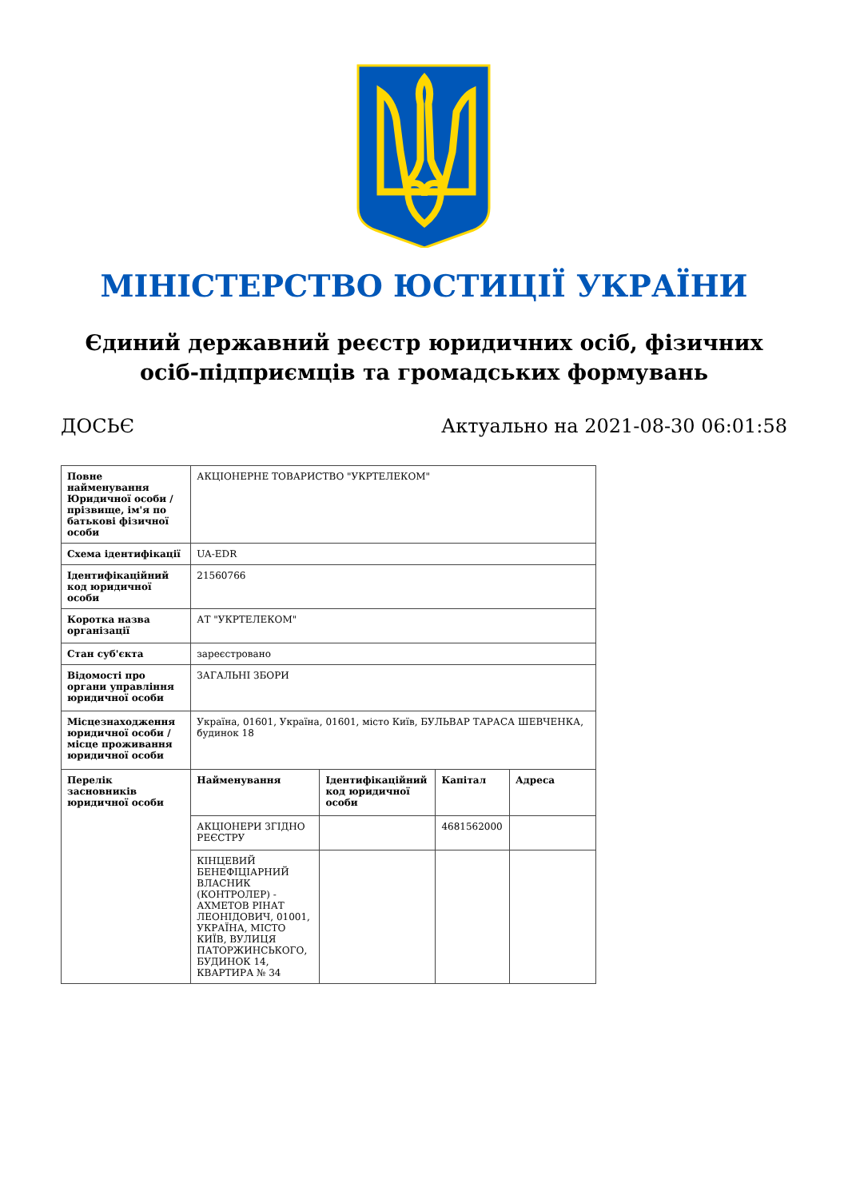МІНІСТЕРСТВО ЮСТИЦІЇ УКРАЇНИ
Єдиний державний реєстр юридичних осіб, фізичних осіб-підприємців та громадських формувань
ДОСЬЄ Актуально на 2021-08-30 06:01:58
| Повне найменування Юридичної особи / прізвище, ім'я по батькові фізичної особи | АКЦІОНЕРНЕ ТОВАРИСТВО "УКРТЕЛЕКОМ" | | | |
| Схема ідентифікації | UA-EDR | | | |
| Ідентифікаційний код юридичної особи | 21560766 | | | |
| Коротка назва організації | АТ "УКРТЕЛЕКОМ" | | | |
| Стан суб'єкта | зареєстровано | | | |
| Відомості про органи управління юридичної особи | ЗАГАЛЬНІ ЗБОРИ | | | |
| Місцезнаходження юридичної особи / місце проживання юридичної особи | Україна, 01601, Україна, 01601, місто Київ, БУЛЬВАР ТАРАСА ШЕВЧЕНКА, будинок 18 | | | |
| Перелік засновників юридичної особи | Найменування | Ідентифікаційний код юридичної особи | Капітал | Адреса |
| | АКЦІОНЕРИ ЗГІДНО РЕЄСТРУ | | 4681562000 | |
| | КІНЦЕВИЙ БЕНЕФІЦІАРНИЙ ВЛАСНИК (КОНТРОЛЕР) - АХМЕТОВ РІНАТ ЛЕОНІДОВИЧ, 01001, УКРАЇНА, МІСТО КИЇВ, ВУЛИЦЯ ПАТОРЖИНСЬКОГО, БУДИНОК 14, КВАРТИРА № 34 | | | |